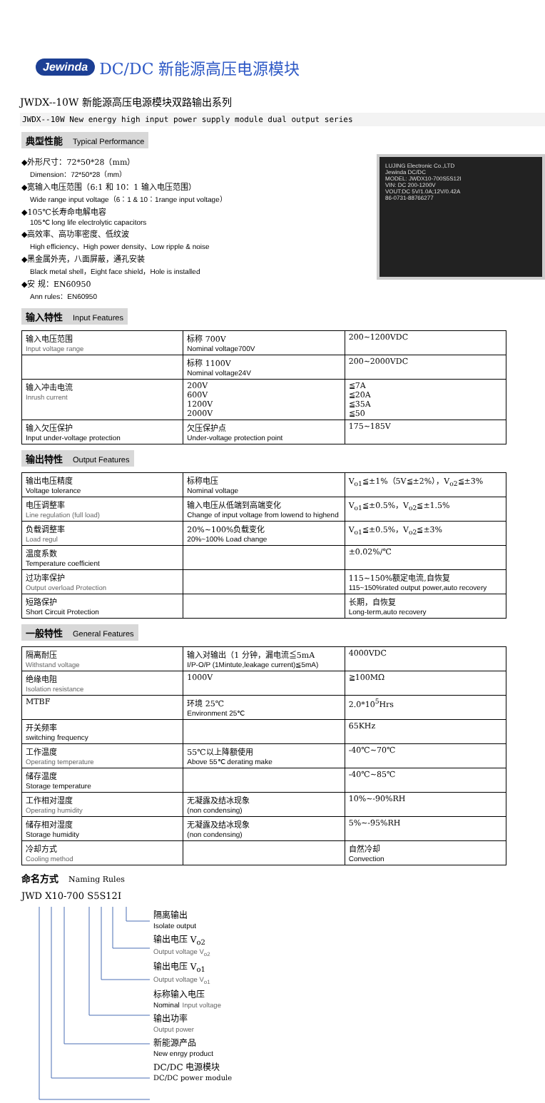Jewinda
DC/DC 新能源高压电源模块
JWDX--10W 新能源高压电源模块双路输出系列
JWDX--10W New energy high input power supply module dual output series
典型性能 Typical Performance
◆外形尺寸：72*50*28（mm）
Dimension：72*50*28（mm）
◆宽输入电压范围（6:1 和 10：1 输入电压范围）
Wide range input voltage（6：1 & 10：1range input voltage）
◆105℃长寿命电解电容
105℃ long life electrolytic capacitors
◆高效率、高功率密度、低纹波
High efficiency、High power density、Low ripple & noise
◆黑金属外壳，八面屏蔽，通孔安装
Black metal shell，Eight face shield，Hole is installed
◆安 规：EN60950
Ann rules：EN60950
LUJING Electronic Co.,LTD
Jewinda DC/DC
MODEL: JWDX10-700S5S12I
VIN: DC 200-1200V
VOUT:DC 5V/1.0A;12V/0.42A
86-0731-88766277
输入特性 Input Features
| 输入电压范围 Input voltage range | 标称 700V Nominal voltage700V | 200~1200VDC |
| | 标称 1100V Nominal voltage24V | 200~2000VDC |
| 输入冲击电流 Inrush current | 200V 600V 1200V 2000V | ≦7A ≦20A ≦35A ≦50 |
| 输入欠压保护 Input under-voltage protection | 欠压保护点 Under-voltage protection point | 175~185V |
输出特性 Output Features
| 输出电压精度 Voltage tolerance | 标称电压 Nominal voltage | V<sub>o1</sub>≦±1%（5V≦±2%），V<sub>o2</sub>≦±3% |
| 电压调整率 Line regulation (full load) | 输入电压从低端到高端变化 Change of input voltage from lowend to highend | V<sub>o1</sub>≦±0.5%，V<sub>o2</sub>≦±1.5% |
| 负载调整率 Load regul | 20%~100%负载变化 20%~100% Load change | V<sub>o1</sub>≦±0.5%，V<sub>o2</sub>≦±3% |
| 温度系数 Temperature coefficient | | ±0.02%/℃ |
| 过功率保护 Output overload Protection | | 115~150%额定电流,自恢复 115~150%rated output power,auto recovery |
| 短路保护 Short Circuit Protection | | 长期，自恢复 Long-term,auto recovery |
一般特性 General Features
| 隔离耐压 Withstand voltage | 输入对输出（1 分钟，漏电流≦5mA I/P-O/P (1Mintute,leakage current)≦5mA) | 4000VDC |
| 绝缘电阻 Isolation resistance | 1000V | ≧100MΩ |
| MTBF | 环境 25℃ Environment 25℃ | 2.0*10<sup>5</sup>Hrs |
| 开关频率 switching frequency | | 65KHz |
| 工作温度 Operating temperature | 55℃以上降额使用 Above 55℃ derating make | -40℃~70℃ |
| 储存温度 Storage temperature | | -40℃~85℃ |
| 工作相对湿度 Operating humidity | 无凝露及结冰现象 (non condensing) | 10%~-90%RH |
| 储存相对湿度 Storage humidity | 无凝露及结冰现象 (non condensing) | 5%~-95%RH |
| 冷却方式 Cooling method | | 自然冷却 Convection |
命名方式 Naming Rules
JWD X10-700 S5S12I
隔离输出
Isolate output
输出电压 V<sub>o2</sub>
Output voltage V<sub>o2</sub>
输出电压 V<sub>o1</sub>
Output voltage V<sub>o1</sub>
标称输入电压
Nominal Input voltage
输出功率
Output power
新能源产品
New enrgy product
DC/DC 电源模块
DC/DC power module